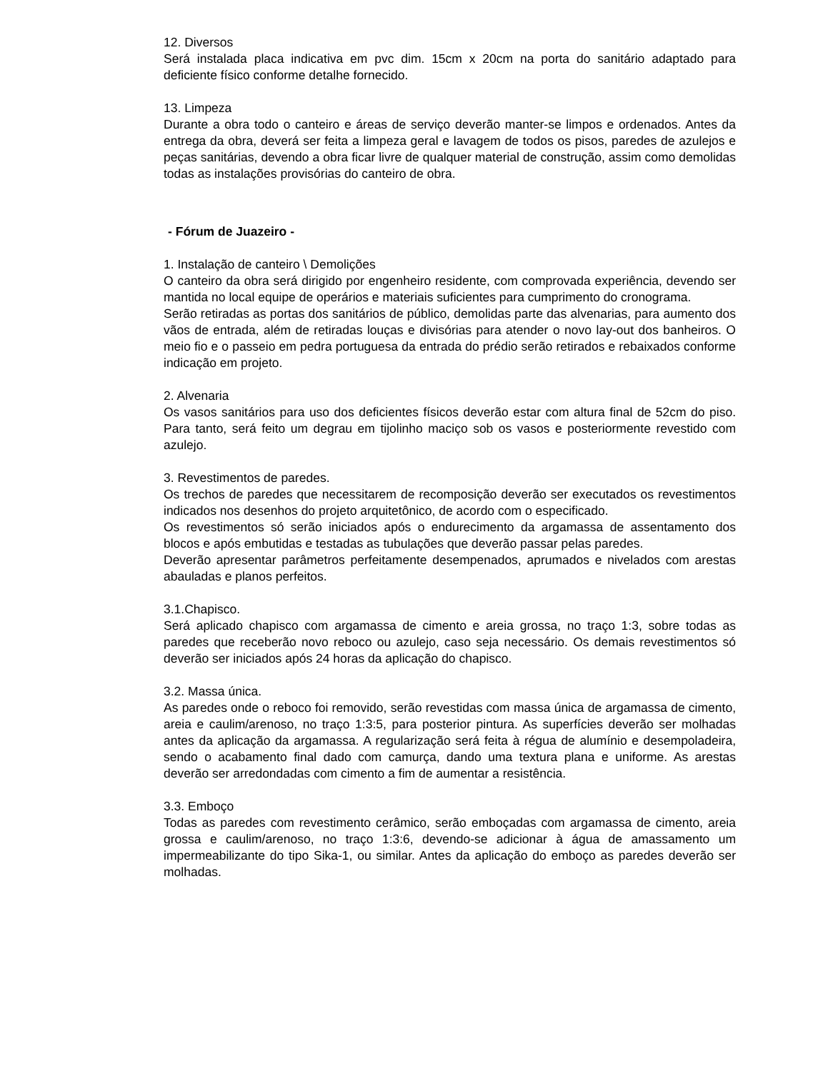12. Diversos
Será instalada placa indicativa em pvc dim. 15cm x 20cm na porta do sanitário adaptado para deficiente físico conforme detalhe fornecido.
13. Limpeza
Durante a obra todo o canteiro e áreas de serviço deverão manter-se limpos e ordenados. Antes da entrega da obra, deverá ser feita a limpeza geral e lavagem de todos os pisos, paredes de azulejos e peças sanitárias, devendo a obra ficar livre de qualquer material de construção, assim como demolidas todas as instalações provisórias do canteiro de obra.
- Fórum de Juazeiro -
1. Instalação de canteiro \ Demolições
O canteiro da obra será dirigido por engenheiro residente, com comprovada experiência, devendo ser mantida no local equipe de operários e materiais suficientes para cumprimento do cronograma.
Serão retiradas as portas dos sanitários de público, demolidas parte das alvenarias, para aumento dos vãos de entrada, além de retiradas louças e divisórias para atender o novo lay-out dos banheiros. O meio fio e o passeio em pedra portuguesa da entrada do prédio serão retirados e rebaixados conforme indicação em projeto.
2. Alvenaria
Os vasos sanitários para uso dos deficientes físicos deverão estar com altura final de 52cm do piso. Para tanto, será feito um degrau em tijolinho maciço sob os vasos e posteriormente revestido com azulejo.
3. Revestimentos de paredes.
Os trechos de paredes que necessitarem de recomposição deverão ser executados os revestimentos indicados nos desenhos do projeto arquitetônico, de acordo com o especificado.
Os revestimentos só serão iniciados após o endurecimento da argamassa de assentamento dos blocos e após embutidas e testadas as tubulações que deverão passar pelas paredes.
Deverão apresentar parâmetros perfeitamente desempenados, aprumados e nivelados com arestas abauladas e planos perfeitos.
3.1.Chapisco.
Será aplicado chapisco com argamassa de cimento e areia grossa, no traço 1:3, sobre todas as paredes que receberão novo reboco ou azulejo, caso seja necessário. Os demais revestimentos só deverão ser iniciados após 24 horas da aplicação do chapisco.
3.2. Massa única.
As paredes onde o reboco foi removido, serão revestidas com massa única de argamassa de cimento, areia e caulim/arenoso, no traço 1:3:5, para posterior pintura. As superfícies deverão ser molhadas antes da aplicação da argamassa. A regularização será feita à régua de alumínio e desempoladeira, sendo o acabamento final dado com camurça, dando uma textura plana e uniforme. As arestas deverão ser arredondadas com cimento a fim de aumentar a resistência.
3.3. Emboço
Todas as paredes com revestimento cerâmico, serão emboçadas com argamassa de cimento, areia grossa e caulim/arenoso, no traço 1:3:6, devendo-se adicionar à água de amassamento um impermeabilizante do tipo Sika-1, ou similar. Antes da aplicação do emboço as paredes deverão ser molhadas.